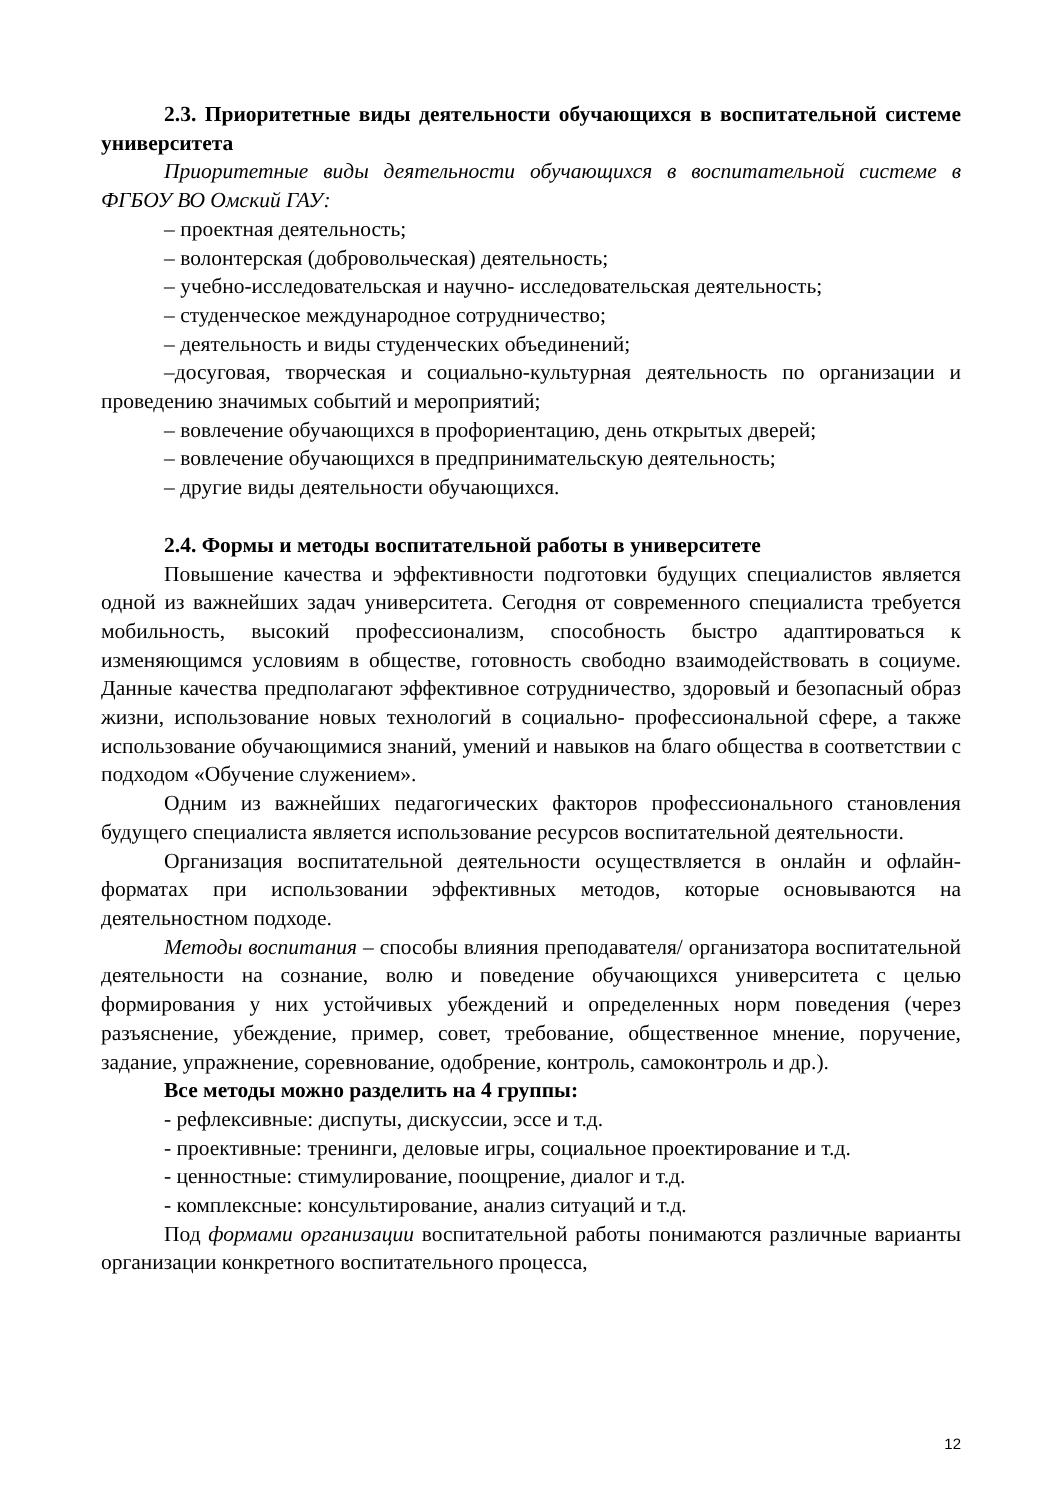2.3. Приоритетные виды деятельности обучающихся в воспитательной системе университета
Приоритетные виды деятельности обучающихся в воспитательной системе в ФГБОУ ВО Омский ГАУ:
– проектная деятельность;
– волонтерская (добровольческая) деятельность;
– учебно-исследовательская и научно- исследовательская деятельность;
– студенческое международное сотрудничество;
– деятельность и виды студенческих объединений;
–досуговая, творческая и социально-культурная деятельность по организации и проведению значимых событий и мероприятий;
– вовлечение обучающихся в профориентацию, день открытых дверей;
– вовлечение обучающихся в предпринимательскую деятельность;
– другие виды деятельности обучающихся.
2.4. Формы и методы воспитательной работы в университете
Повышение качества и эффективности подготовки будущих специалистов является одной из важнейших задач университета. Сегодня от современного специалиста требуется мобильность, высокий профессионализм, способность быстро адаптироваться к изменяющимся условиям в обществе, готовность свободно взаимодействовать в социуме. Данные качества предполагают эффективное сотрудничество, здоровый и безопасный образ жизни, использование новых технологий в социально- профессиональной сфере, а также использование обучающимися знаний, умений и навыков на благо общества в соответствии с подходом «Обучение служением».
Одним из важнейших педагогических факторов профессионального становления будущего специалиста является использование ресурсов воспитательной деятельности.
Организация воспитательной деятельности осуществляется в онлайн и офлайн- форматах при использовании эффективных методов, которые основываются на деятельностном подходе.
Методы воспитания – способы влияния преподавателя/ организатора воспитательной деятельности на сознание, волю и поведение обучающихся университета с целью формирования у них устойчивых убеждений и определенных норм поведения (через разъяснение, убеждение, пример, совет, требование, общественное мнение, поручение, задание, упражнение, соревнование, одобрение, контроль, самоконтроль и др.).
Все методы можно разделить на 4 группы:
- рефлексивные: диспуты, дискуссии, эссе и т.д.
- проективные: тренинги, деловые игры, социальное проектирование и т.д.
- ценностные: стимулирование, поощрение, диалог и т.д.
- комплексные: консультирование, анализ ситуаций и т.д.
Под формами организации воспитательной работы понимаются различные варианты организации конкретного воспитательного процесса,
12